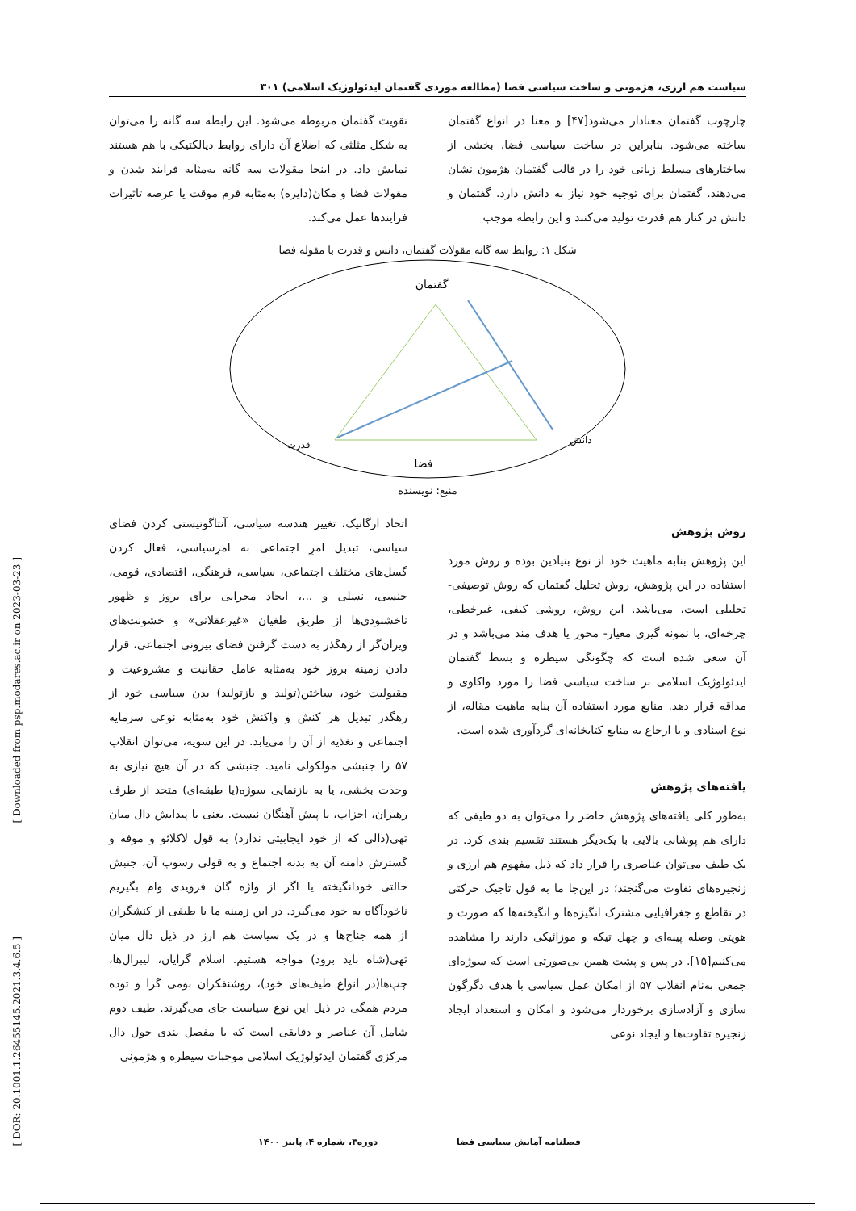سیاست هم ارزی، هژمونی و ساخت سیاسی فضا (مطالعه موردی گفتمان ایدئولوژیک اسلامی) ۳۰۱
چارچوب گفتمان معنادار می‌شود[۴۷] و معنا در انواع گفتمان ساخته می‌شود. بنابراین در ساخت سیاسی فضا، بخشی از ساختارهای مسلط زبانی خود را در قالب گفتمان هژمون نشان می‌دهند. گفتمان برای توجیه خود نیاز به دانش دارد. گفتمان و دانش در کنار هم قدرت تولید می‌کنند و این رابطه موجب
تقویت گفتمان مربوطه می‌شود. این رابطه سه گانه را می‌توان به شکل مثلثی که اضلاع آن دارای روابط دیالکتیکی با هم هستند نمایش داد. در اینجا مقولات سه گانه به‌مثابه فرایند شدن و مقولات فضا و مکان(دایره) به‌مثابه فرم موقت یا عرصه تاثیرات فرایندها عمل می‌کند.
شکل ۱: روابط سه گانه مقولات گفتمان، دانش و قدرت با مقوله فضا
گفتمان
دانش
قدرت
فضا
منبع: نویسنده
روش پژوهش
این پژوهش بنابه ماهیت خود از نوع بنیادین بوده و روش مورد استفاده در این پژوهش، روش تحلیل گفتمان که روش توصیفی- تحلیلی است، می‌باشد. این روش، روشی کیفی، غیرخطی، چرخه‌ای، با نمونه گیری معیار- محور یا هدف مند می‌باشد و در آن سعی شده است که چگونگی سیطره و بسط گفتمان ایدئولوژیک اسلامی بر ساخت سیاسی فضا را مورد واکاوی و مداقه قرار دهد. منابع مورد استفاده آن بنابه ماهیت مقاله، از نوع اسنادی و با ارجاع به منابع کتابخانه‌ای گردآوری شده است.
یافته‌های پژوهش
به‌طور کلی یافته‌های پژوهش حاضر را می‌توان به دو طیفی که دارای هم پوشانی بالایی با یک‌دیگر هستند تقسیم بندی کرد. در یک طیف می‌توان عناصری را قرار داد که ذیل مفهوم هم ارزی و زنجیره‌های تفاوت می‌گنجند؛ در این‌جا ما به قول تاجیک حرکتی در تقاطع و جغرافیایی مشترک انگیزه‌ها و انگیخته‌ها که صورت و هویتی وصله پینه‌ای و چهل تیکه و موزائیکی دارند را مشاهده می‌کنیم[۱۵]. در پس و پشت همین بی‌صورتی است که سوژه‌ای جمعی به‌نام انقلاب ۵۷ از امکان عمل سیاسی با هدف دگرگون سازی و آزادسازی برخوردار می‌شود و امکان و استعداد ایجاد زنجیره تفاوت‌ها و ایجاد نوعی
اتحاد ارگانیک، تغییر هندسه سیاسی، آنتاگونیستی کردن فضای سیاسی، تبدیل امرِ اجتماعی به امرِسیاسی، فعال کردن گسل‌های مختلف اجتماعی، سیاسی، فرهنگی، اقتصادی، قومی، جنسی، نسلی و ...، ایجاد مجرایی برای بروز و ظهور ناخشنودی‌ها از طریق طغیان «غیرعقلانی» و خشونت‌های ویران‌گر از رهگذر به دست گرفتن فضای بیرونی اجتماعی، قرار دادن زمینه بروز خود به‌مثابه عامل حقانیت و مشروعیت و مقبولیت خود، ساختن(تولید و بازتولید) بدن سیاسی خود از رهگذر تبدیل هر کنش و واکنش خود به‌مثابه نوعی سرمایه اجتماعی و تغذیه از آن را می‌یابد. در این سویه، می‌توان انقلاب ۵۷ را جنبشی مولکولی نامید. جنبشی که در آن هیچ نیازی به وحدت بخشی، یا به بازنمایی سوژه(یا طبقه‌ای) متحد از طرف رهبران، احزاب، یا پیش آهنگان نیست. یعنی با پیدایش دال میان تهی(دالی که از خود ایجابیتی ندارد) به قول لاکلائو و موفه و گسترش دامنه آن به بدنه اجتماع و به قولی رسوب آن، جنبش حالتی خودانگیخته یا اگر از واژه گان فرویدی وام بگیریم ناخودآگاه به خود می‌گیرد. در این زمینه ما با طیفی از کنشگران از همه جناح‌ها و در یک سیاست هم ارز در ذیل دال میان تهی(شاه باید برود) مواجه هستیم. اسلام گرایان، لیبرال‌ها، چپ‌ها(در انواع طیف‌های خود)، روشنفکران بومی گرا و توده مردم همگی در ذیل این نوع سیاست جای می‌گیرند. طیف دوم شامل آن عناصر و دقایقی است که با مفصل بندی حول دال مرکزی گفتمان ایدئولوژیک اسلامی موجبات سیطره و هژمونی
[ Downloaded from psp.modares.ac.ir on 2023-03-23 ]
[ DOR: 20.1001.1.26455145.2021.3.4.6.5 ]
فصلنامه آمایش سیاسی فضا دوره۳، شماره ۴، پاییز ۱۴۰۰